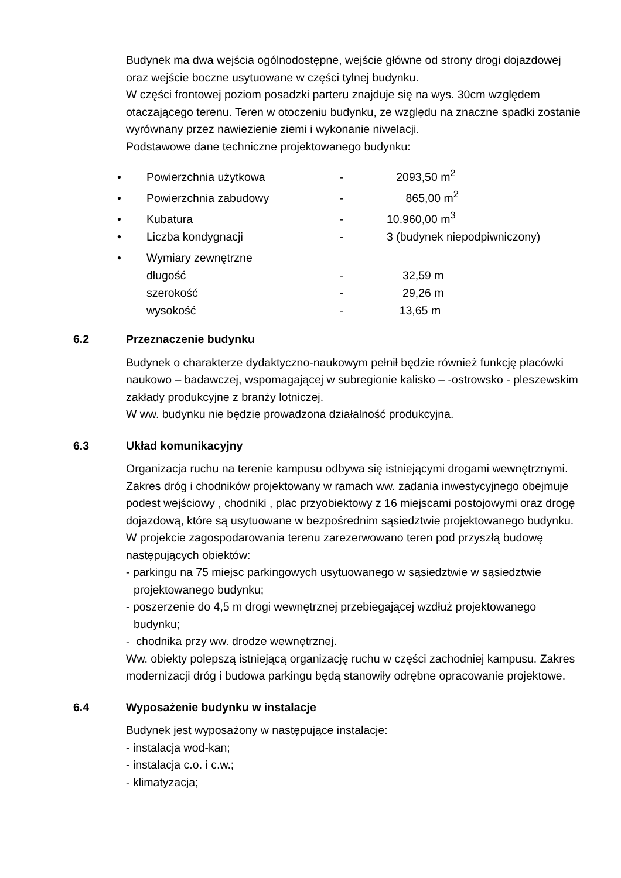Budynek ma dwa wejścia ogólnodostępne, wejście główne od strony drogi dojazdowej oraz wejście boczne usytuowane w części tylnej budynku.
W części frontowej poziom posadzki parteru znajduje się na wys. 30cm względem otaczającego terenu. Teren w otoczeniu budynku, ze względu na znaczne spadki zostanie wyrównany przez nawiezienie ziemi i wykonanie niwelacji.
Podstawowe dane techniczne projektowanego budynku:
| • | Powierzchnia użytkowa | - | 2093,50 m<sup>2</sup> |
| • | Powierzchnia zabudowy | - | 865,00 m<sup>2</sup> |
| • | Kubatura | - | 10.960,00 m<sup>3</sup> |
| • | Liczba kondygnacji | - | 3 (budynek niepodpiwniczony) |
| • | Wymiary zewnętrzne | | |
| | długość | - | 32,59 m |
| | szerokość | - | 29,26 m |
| | wysokość | - | 13,65 m |
6.2 Przeznaczenie budynku
Budynek o charakterze dydaktyczno-naukowym pełnił będzie również funkcję placówki naukowo – badawczej, wspomagającej w subregionie kalisko – -ostrowsko - pleszewskim zakłady produkcyjne z branży lotniczej.
W ww. budynku nie będzie prowadzona działalność produkcyjna.
6.3 Układ komunikacyjny
Organizacja ruchu na terenie kampusu odbywa się istniejącymi drogami wewnętrznymi. Zakres dróg i chodników projektowany w ramach ww. zadania inwestycyjnego obejmuje podest wejściowy , chodniki , plac przyobiektowy z 16 miejscami postojowymi oraz drogę dojazdową, które są usytuowane w bezpośrednim sąsiedztwie projektowanego budynku.
W projekcie zagospodarowania terenu zarezerwowano teren pod przyszłą budowę następujących obiektów:
- parkingu na 75 miejsc parkingowych usytuowanego w sąsiedztwie w sąsiedztwie projektowanego budynku;
- poszerzenie do 4,5 m drogi wewnętrznej przebiegającej wzdłuż projektowanego budynku;
- chodnika przy ww. drodze wewnętrznej.
Ww. obiekty polepszą istniejącą organizację ruchu w części zachodniej kampusu. Zakres modernizacji dróg i budowa parkingu będą stanowiły odrębne opracowanie projektowe.
6.4 Wyposażenie budynku w instalacje
Budynek jest wyposażony w następujące instalacje:
- instalacja wod-kan;
- instalacja c.o. i c.w.;
- klimatyzacja;